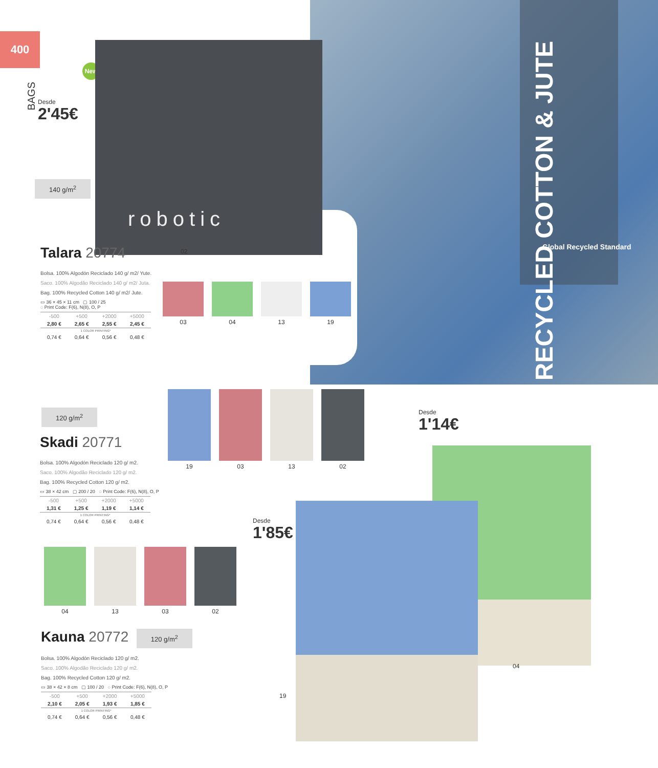400
BAGS
New
Desde
2'45€
140 g/m<sup>2</sup>
robotic
02
RECYCLED COTTON & JUTE
Global Recycled Standard
Talara 20774
Bolsa. 100% Algodón Reciclado 140 g/ m2/ Yute.
Saco. 100% Algodão Reciclado 140 g/ m2/ Juta.
Bag. 100% Recycled Cotton 140 g/ m2/ Jute.
▭ 36 × 45 × 11 cm ▢ 100 / 25
◌ Print Code: F(6), N(8), O, P
| -500 | +500 | +2000 | +5000 |
| 2,80 € | 2,65 € | 2,55 € | 2,45 € |
| 1 COLOR PRINTING* | | | |
| 0,74 € | 0,64 € | 0,56 € | 0,48 € |
03 04 13 19
120 g/m<sup>2</sup>
19 03 13 02
Skadi 20771
Bolsa. 100% Algodón Reciclado 120 g/ m2.
Saco. 100% Algodão Reciclado 120 g/ m2.
Bag. 100% Recycled Cotton 120 g/ m2.
▭ 38 × 42 cm ▢ 200 / 20 ◌ Print Code: F(6), N(8), O, P
| -500 | +500 | +2000 | +5000 |
| 1,31 € | 1,25 € | 1,19 € | 1,14 € |
| 1 COLOR PRINTING* | | | |
| 0,74 € | 0,64 € | 0,56 € | 0,48 € |
04 13 03 02
Kauna 20772 120 g/m<sup>2</sup>
Bolsa. 100% Algodón Reciclado 120 g/ m2.
Saco. 100% Algodão Reciclado 120 g/ m2.
Bag. 100% Recycled Cotton 120 g/ m2.
▭ 38 × 42 × 8 cm ▢ 100 / 20 ◌ Print Code: F(6), N(8), O, P
| -500 | +500 | +2000 | +5000 |
| 2,10 € | 2,05 € | 1,93 € | 1,85 € |
| 1 COLOR PRINTING* | | | |
| 0,74 € | 0,64 € | 0,56 € | 0,48 € |
Desde
1'14€
Desde
1'85€
04
19